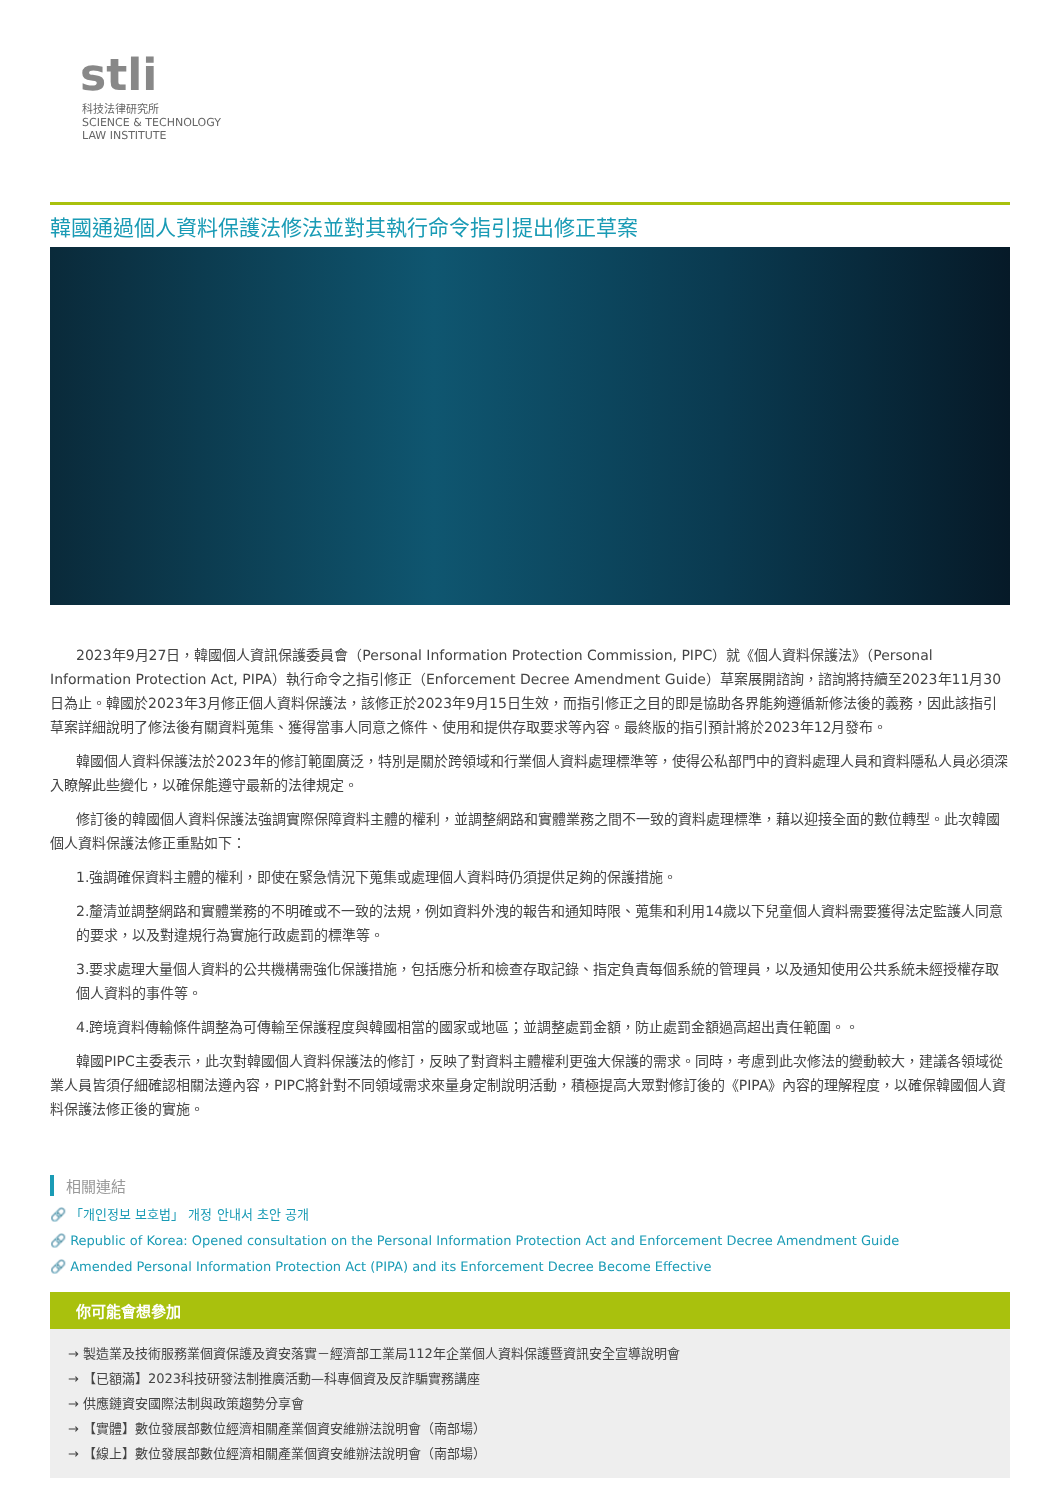stli
科技法律研究所
SCIENCE & TECHNOLOGY
LAW INSTITUTE
韓國通過個人資料保護法修法並對其執行命令指引提出修正草案
2023年9月27日，韓國個人資訊保護委員會（Personal Information Protection Commission, PIPC）就《個人資料保護法》（Personal Information Protection Act, PIPA）執行命令之指引修正（Enforcement Decree Amendment Guide）草案展開諮詢，諮詢將持續至2023年11月30日為止。韓國於2023年3月修正個人資料保護法，該修正於2023年9月15日生效，而指引修正之目的即是協助各界能夠遵循新修法後的義務，因此該指引草案詳細說明了修法後有關資料蒐集、獲得當事人同意之條件、使用和提供存取要求等內容。最終版的指引預計將於2023年12月發布。
韓國個人資料保護法於2023年的修訂範圍廣泛，特別是關於跨領域和行業個人資料處理標準等，使得公私部門中的資料處理人員和資料隱私人員必須深入瞭解此些變化，以確保能遵守最新的法律規定。
修訂後的韓國個人資料保護法強調實際保障資料主體的權利，並調整網路和實體業務之間不一致的資料處理標準，藉以迎接全面的數位轉型。此次韓國個人資料保護法修正重點如下：
1.強調確保資料主體的權利，即使在緊急情況下蒐集或處理個人資料時仍須提供足夠的保護措施。
2.釐清並調整網路和實體業務的不明確或不一致的法規，例如資料外洩的報告和通知時限、蒐集和利用14歲以下兒童個人資料需要獲得法定監護人同意的要求，以及對違規行為實施行政處罰的標準等。
3.要求處理大量個人資料的公共機構需強化保護措施，包括應分析和檢查存取記錄、指定負責每個系統的管理員，以及通知使用公共系統未經授權存取個人資料的事件等。
4.跨境資料傳輸條件調整為可傳輸至保護程度與韓國相當的國家或地區；並調整處罰金額，防止處罰金額過高超出責任範圍。。
韓國PIPC主委表示，此次對韓國個人資料保護法的修訂，反映了對資料主體權利更強大保護的需求。同時，考慮到此次修法的變動較大，建議各領域從業人員皆須仔細確認相關法遵內容，PIPC將針對不同領域需求來量身定制說明活動，積極提高大眾對修訂後的《PIPA》內容的理解程度，以確保韓國個人資料保護法修正後的實施。
相關連結
🔗 「개인정보 보호법」 개정 안내서 초안 공개
🔗 Republic of Korea: Opened consultation on the Personal Information Protection Act and Enforcement Decree Amendment Guide
🔗 Amended Personal Information Protection Act (PIPA) and its Enforcement Decree Become Effective
你可能會想參加
→ 製造業及技術服務業個資保護及資安落實－經濟部工業局112年企業個人資料保護暨資訊安全宣導說明會
→ 【已額滿】2023科技研發法制推廣活動—科專個資及反詐騙實務講座
→ 供應鏈資安國際法制與政策趨勢分享會
→ 【實體】數位發展部數位經濟相關產業個資安維辦法說明會（南部場）
→ 【線上】數位發展部數位經濟相關產業個資安維辦法說明會（南部場）